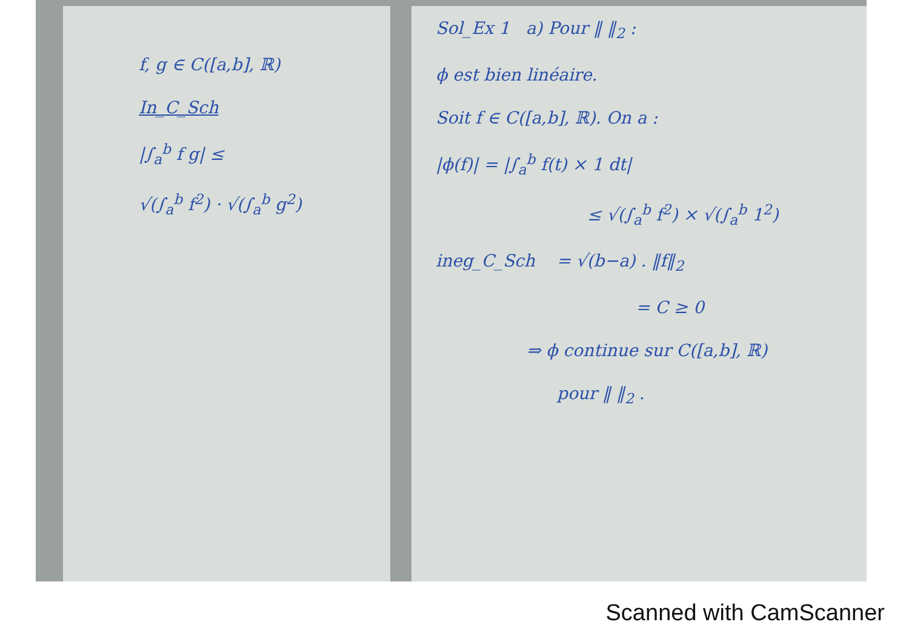f, g ∈ C([a,b], ℝ)
In_C_Sch
|∫<sub>a</sub><sup>b</sup> f g| ≤
√(∫<sub>a</sub><sup>b</sup> f<sup>2</sup>) · √(∫<sub>a</sub><sup>b</sup> g<sup>2</sup>)
Sol_Ex 1 a) Pour ‖ ‖<sub>2</sub> :
ϕ est bien linéaire.
Soit f ∈ C([a,b], ℝ). On a :
|ϕ(f)| = |∫<sub>a</sub><sup>b</sup> f(t) × 1 dt|
≤ √(∫<sub>a</sub><sup>b</sup> f<sup>2</sup>) × √(∫<sub>a</sub><sup>b</sup> 1<sup>2</sup>)
ineg_C_Sch = √(b−a) . ‖f‖<sub>2</sub>
= C ≥ 0
⇒ ϕ continue sur C([a,b], ℝ)
pour ‖ ‖<sub>2</sub> .
Scanned with CamScanner